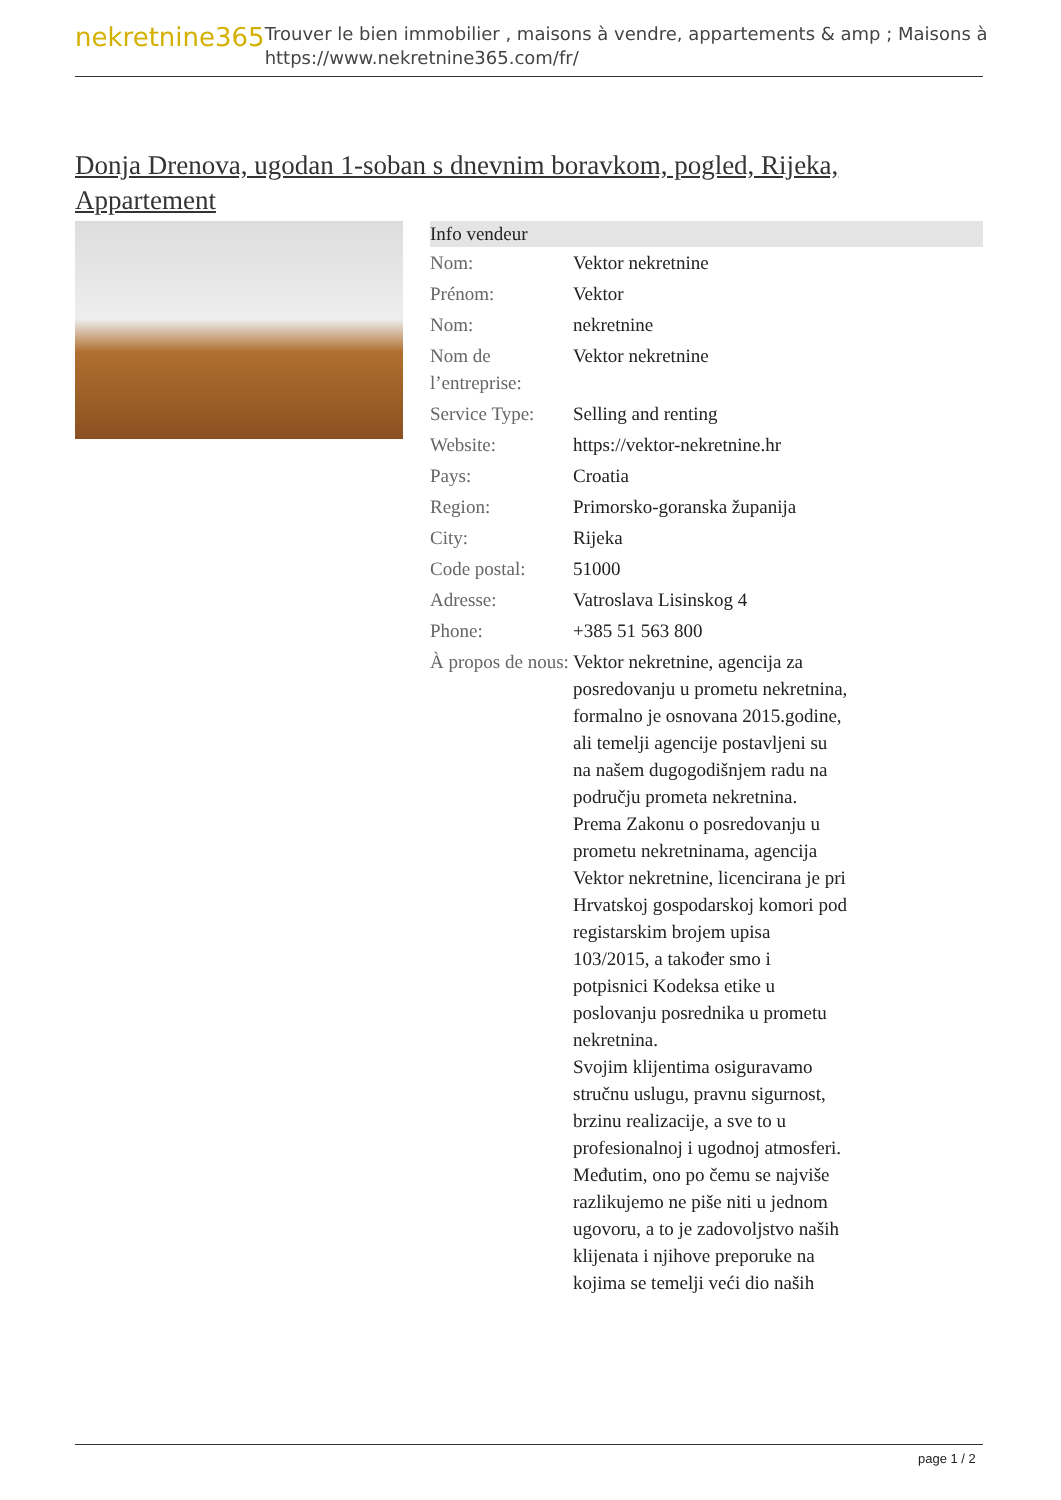nekretnine365
Trouver le bien immobilier , maisons à vendre, appartements & amp ; Maisons à
https://www.nekretnine365.com/fr/
Donja Drenova, ugodan 1-soban s dnevnim boravkom, pogled, Rijeka, Appartement
Info vendeur
| Nom: | Vektor nekretnine |
| Prénom: | Vektor |
| Nom: | nekretnine |
| Nom de l’entreprise: | Vektor nekretnine |
| Service Type: | Selling and renting |
| Website: | https://vektor-nekretnine.hr |
| Pays: | Croatia |
| Region: | Primorsko-goranska županija |
| City: | Rijeka |
| Code postal: | 51000 |
| Adresse: | Vatroslava Lisinskog 4 |
| Phone: | +385 51 563 800 |
| À propos de nous: | Vektor nekretnine, agencija za posredovanju u prometu nekretnina, formalno je osnovana 2015.godine, ali temelji agencije postavljeni su na našem dugogodišnjem radu na području prometa nekretnina. Prema Zakonu o posredovanju u prometu nekretninama, agencija Vektor nekretnine, licencirana je pri Hrvatskoj gospodarskoj komori pod registarskim brojem upisa 103/2015, a također smo i potpisnici Kodeksa etike u poslovanju posrednika u prometu nekretnina. Svojim klijentima osiguravamo stručnu uslugu, pravnu sigurnost, brzinu realizacije, a sve to u profesionalnoj i ugodnoj atmosferi. Međutim, ono po čemu se najviše razlikujemo ne piše niti u jednom ugovoru, a to je zadovoljstvo naših klijenata i njihove preporuke na kojima se temelji veći dio naših |
page 1 / 2